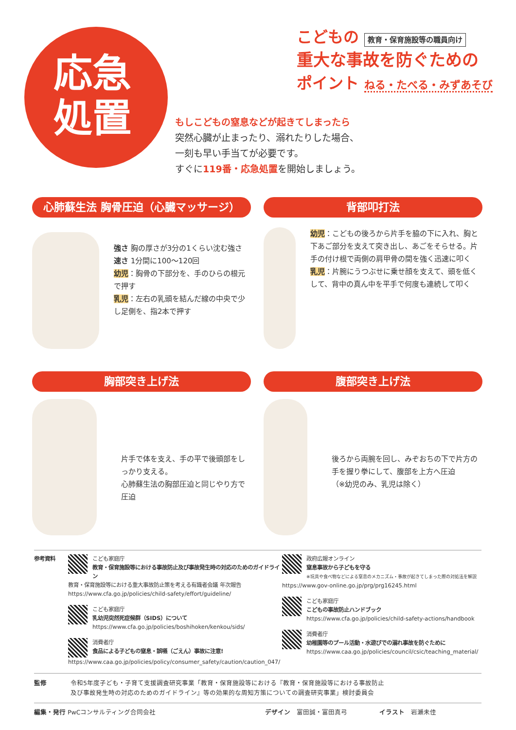応急
処置
こどもの 教育・保育施設等の職員向け
重大な事故を防ぐための
ポイント ねる・たべる・みずあそび
もしこどもの窒息などが起きてしまったら
突然心臓が止まったり、溺れたりした場合、
一刻も早い手当てが必要です。
すぐに119番・応急処置を開始しましょう。
心肺蘇生法 胸骨圧迫（心臓マッサージ）
強さ 胸の厚さが3分の1くらい沈む強さ
速さ 1分間に100〜120回
幼児：胸骨の下部分を、手のひらの根元で押す
乳児：左右の乳頭を結んだ線の中央で少し足側を、指2本で押す
背部叩打法
幼児：こどもの後ろから片手を脇の下に入れ、胸と下あご部分を支えて突き出し、あごをそらせる。片手の付け根で両側の肩甲骨の間を強く迅速に叩く
乳児：片腕にうつぶせに乗せ顔を支えて、頭を低くして、背中の真ん中を平手で何度も連続して叩く
胸部突き上げ法
片手で体を支え、手の平で後頭部をしっかり支える。
心肺蘇生法の胸部圧迫と同じやり方で圧迫
腹部突き上げ法
後ろから両腕を回し、みぞおちの下で片方の手を握り拳にして、腹部を上方へ圧迫
（※幼児のみ、乳児は除く）
参考資料 こども家庭庁
教育・保育施設等における事故防止及び事故発生時の対応のためのガイドライン
教育・保育施設等における重大事故防止策を考える有識者会議 年次報告
https://www.cfa.go.jp/policies/child-safety/effort/guideline/
こども家庭庁
乳幼児突然死症候群（SIDS）について
https://www.cfa.go.jp/policies/boshihoken/kenkou/sids/
消費者庁
食品による子どもの窒息・誤嚥（ごえん）事故に注意!
https://www.caa.go.jp/policies/policy/consumer_safety/caution/caution_047/
政府広報オンライン
窒息事故から子どもを守る
※玩具や食べ物などによる窒息のメカニズム・事故が起きてしまった際の対処法を解説
https://www.gov-online.go.jp/prg/prg16245.html
こども家庭庁
こどもの事故防止ハンドブック
https://www.cfa.go.jp/policies/child-safety-actions/handbook
消費者庁
幼稚園等のプール活動・水遊びでの溺れ事故を防ぐために
https://www.caa.go.jp/policies/council/csic/teaching_material/
監修 令和5年度子ども・子育て支援調査研究事業「教育・保育施設等における『教育・保育施設等における事故防止
及び事故発生時の対応のためのガイドライン』等の効果的な周知方策についての調査研究事業」検討委員会
編集・発行 PwCコンサルティング合同会社 デザイン　富田誠・富田真弓 イラスト　岩瀬未佳